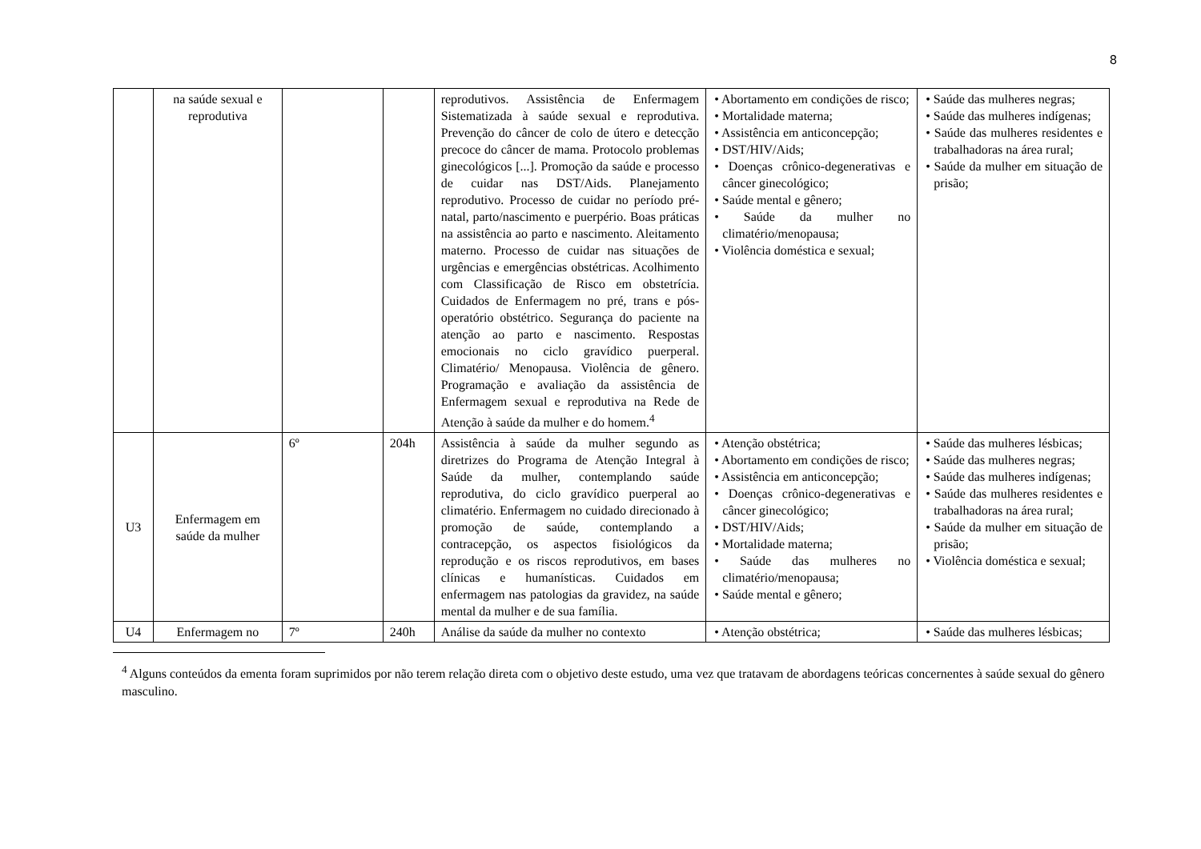8
| | na saúde sexual e reprodutiva | | | reprodutivos. Assistência de Enfermagem Sistematizada à saúde sexual e reprodutiva. Prevenção do câncer de colo de útero e detecção precoce do câncer de mama. Protocolo problemas ginecológicos [...]. Promoção da saúde e processo de cuidar nas DST/Aids. Planejamento reprodutivo. Processo de cuidar no período pré-natal, parto/nascimento e puerpério. Boas práticas na assistência ao parto e nascimento. Aleitamento materno. Processo de cuidar nas situações de urgências e emergências obstétricas. Acolhimento com Classificação de Risco em obstetrícia. Cuidados de Enfermagem no pré, trans e pós-operatório obstétrico. Segurança do paciente na atenção ao parto e nascimento. Respostas emocionais no ciclo gravídico puerperal. Climatério/ Menopausa. Violência de gênero. Programação e avaliação da assistência de Enfermagem sexual e reprodutiva na Rede de Atenção à saúde da mulher e do homem.<sup>4</sup> | • Abortamento em condições de risco; • Mortalidade materna; • Assistência em anticoncepção; • DST/HIV/Aids; • Doenças crônico-degenerativas e câncer ginecológico; • Saúde mental e gênero; • Saúde da mulher no climatério/menopausa; • Violência doméstica e sexual; | • Saúde das mulheres negras; • Saúde das mulheres indígenas; • Saúde das mulheres residentes e trabalhadoras na área rural; • Saúde da mulher em situação de prisão; |
| U3 | Enfermagem em saúde da mulher | 6º | 204h | Assistência à saúde da mulher segundo as diretrizes do Programa de Atenção Integral à Saúde da mulher, contemplando saúde reprodutiva, do ciclo gravídico puerperal ao climatério. Enfermagem no cuidado direcionado à promoção de saúde, contemplando a contracepção, os aspectos fisiológicos da reprodução e os riscos reprodutivos, em bases clínicas e humanísticas. Cuidados em enfermagem nas patologias da gravidez, na saúde mental da mulher e de sua família. | • Atenção obstétrica; • Abortamento em condições de risco; • Assistência em anticoncepção; • Doenças crônico-degenerativas e câncer ginecológico; • DST/HIV/Aids; • Mortalidade materna; • Saúde das mulheres no climatério/menopausa; • Saúde mental e gênero; | • Saúde das mulheres lésbicas; • Saúde das mulheres negras; • Saúde das mulheres indígenas; • Saúde das mulheres residentes e trabalhadoras na área rural; • Saúde da mulher em situação de prisão; • Violência doméstica e sexual; |
| U4 | Enfermagem no | 7º | 240h | Análise da saúde da mulher no contexto | • Atenção obstétrica; | • Saúde das mulheres lésbicas; |
<sup>4</sup> Alguns conteúdos da ementa foram suprimidos por não terem relação direta com o objetivo deste estudo, uma vez que tratavam de abordagens teóricas concernentes à saúde sexual do gênero masculino.